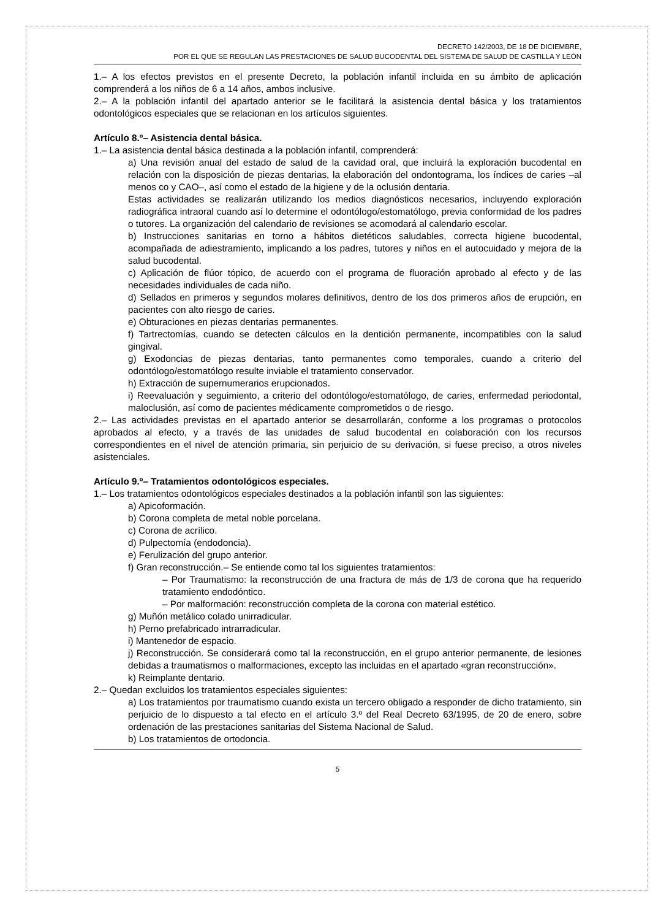DECRETO 142/2003, DE 18 DE DICIEMBRE,
POR EL QUE SE REGULAN LAS PRESTACIONES DE SALUD BUCODENTAL DEL SISTEMA DE SALUD DE CASTILLA Y LEÓN
1.– A los efectos previstos en el presente Decreto, la población infantil incluida en su ámbito de aplicación comprenderá a los niños de 6 a 14 años, ambos inclusive.
2.– A la población infantil del apartado anterior se le facilitará la asistencia dental básica y los tratamientos odontológicos especiales que se relacionan en los artículos siguientes.
Artículo 8.º– Asistencia dental básica.
1.– La asistencia dental básica destinada a la población infantil, comprenderá:
a) Una revisión anual del estado de salud de la cavidad oral, que incluirá la exploración bucodental en relación con la disposición de piezas dentarias, la elaboración del ondontograma, los índices de caries –al menos co y CAO–, así como el estado de la higiene y de la oclusión dentaria.
Estas actividades se realizarán utilizando los medios diagnósticos necesarios, incluyendo exploración radiográfica intraoral cuando así lo determine el odontólogo/estomatólogo, previa conformidad de los padres o tutores. La organización del calendario de revisiones se acomodará al calendario escolar.
b) Instrucciones sanitarias en torno a hábitos dietéticos saludables, correcta higiene bucodental, acompañada de adiestramiento, implicando a los padres, tutores y niños en el autocuidado y mejora de la salud bucodental.
c) Aplicación de flúor tópico, de acuerdo con el programa de fluoración aprobado al efecto y de las necesidades individuales de cada niño.
d) Sellados en primeros y segundos molares definitivos, dentro de los dos primeros años de erupción, en pacientes con alto riesgo de caries.
e) Obturaciones en piezas dentarias permanentes.
f) Tartrectomías, cuando se detecten cálculos en la dentición permanente, incompatibles con la salud gingival.
g) Exodoncias de piezas dentarias, tanto permanentes como temporales, cuando a criterio del odontólogo/estomatólogo resulte inviable el tratamiento conservador.
h) Extracción de supernumerarios erupcionados.
i) Reevaluación y seguimiento, a criterio del odontólogo/estomatólogo, de caries, enfermedad periodontal, maloclusión, así como de pacientes médicamente comprometidos o de riesgo.
2.– Las actividades previstas en el apartado anterior se desarrollarán, conforme a los programas o protocolos aprobados al efecto, y a través de las unidades de salud bucodental en colaboración con los recursos correspondientes en el nivel de atención primaria, sin perjuicio de su derivación, si fuese preciso, a otros niveles asistenciales.
Artículo 9.º– Tratamientos odontológicos especiales.
1.– Los tratamientos odontológicos especiales destinados a la población infantil son las siguientes:
a) Apicoformación.
b) Corona completa de metal noble porcelana.
c) Corona de acrílico.
d) Pulpectomía (endodoncia).
e) Ferulización del grupo anterior.
f) Gran reconstrucción.– Se entiende como tal los siguientes tratamientos:
– Por Traumatismo: la reconstrucción de una fractura de más de 1/3 de corona que ha requerido tratamiento endodóntico.
– Por malformación: reconstrucción completa de la corona con material estético.
g) Muñón metálico colado unirradicular.
h) Perno prefabricado intrarradicular.
i) Mantenedor de espacio.
j) Reconstrucción. Se considerará como tal la reconstrucción, en el grupo anterior permanente, de lesiones debidas a traumatismos o malformaciones, excepto las incluidas en el apartado «gran reconstrucción».
k) Reimplante dentario.
2.– Quedan excluidos los tratamientos especiales siguientes:
a) Los tratamientos por traumatismo cuando exista un tercero obligado a responder de dicho tratamiento, sin perjuicio de lo dispuesto a tal efecto en el artículo 3.º del Real Decreto 63/1995, de 20 de enero, sobre ordenación de las prestaciones sanitarias del Sistema Nacional de Salud.
b) Los tratamientos de ortodoncia.
5